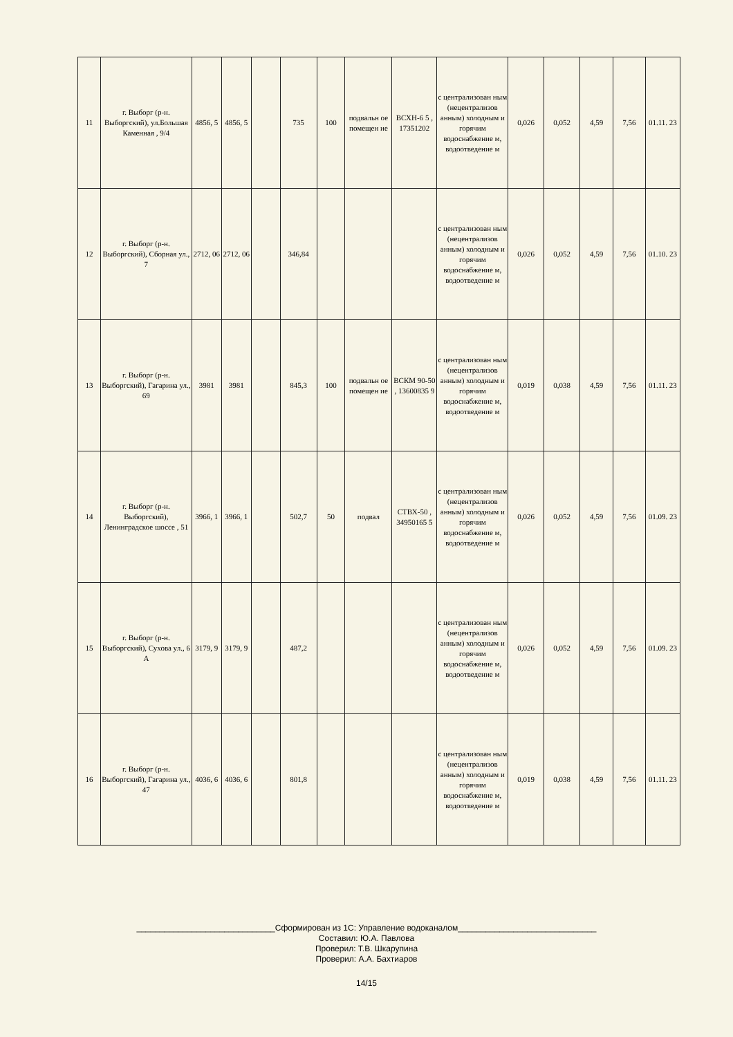| 11 | г. Выборг (р-н. Выборгский), ул.Большая Каменная , 9/4 | 4856, 5 | 4856, 5 | | 735 | 100 | подвальн ое помещен ие | ВСХН-6 5 , 17351202 | с централизован ным (нецентрализов анным) холодным и горячим водоснабжение м, водоотведение м | 0,026 | 0,052 | 4,59 | 7,56 | 01.11. 23 |
| 12 | г. Выборг (р-н. Выборгский), Сборная ул., 7 | 2712, 06 | 2712, 06 | | 346,84 | | | | с централизован ным (нецентрализов анным) холодным и горячим водоснабжение м, водоотведение м | 0,026 | 0,052 | 4,59 | 7,56 | 01.10. 23 |
| 13 | г. Выборг (р-н. Выборгский), Гагарина ул., 69 | 3981 | 3981 | | 845,3 | 100 | подвальн ое помещен ие | ВСКМ 90-50 , 13600835 9 | с централизован ным (нецентрализов анным) холодным и горячим водоснабжение м, водоотведение м | 0,019 | 0,038 | 4,59 | 7,56 | 01.11. 23 |
| 14 | г. Выборг (р-н. Выборгский), Ленинградское шоссе , 51 | 3966, 1 | 3966, 1 | | 502,7 | 50 | подвал | СТВХ-50 , 34950165 5 | с централизован ным (нецентрализов анным) холодным и горячим водоснабжение м, водоотведение м | 0,026 | 0,052 | 4,59 | 7,56 | 01.09. 23 |
| 15 | г. Выборг (р-н. Выборгский), Сухова ул., 6 А | 3179, 9 | 3179, 9 | | 487,2 | | | | с централизован ным (нецентрализов анным) холодным и горячим водоснабжение м, водоотведение м | 0,026 | 0,052 | 4,59 | 7,56 | 01.09. 23 |
| 16 | г. Выборг (р-н. Выборгский), Гагарина ул., 47 | 4036, 6 | 4036, 6 | | 801,8 | | | | с централизован ным (нецентрализов анным) холодным и горячим водоснабжение м, водоотведение м | 0,019 | 0,038 | 4,59 | 7,56 | 01.11. 23 |
______________________________Сформирован из 1С: Управление водоканалом______________________________
Составил: Ю.А. Павлова
Проверил: Т.В. Шкарупина
Проверил: А.А. Бахтиаров
14/15